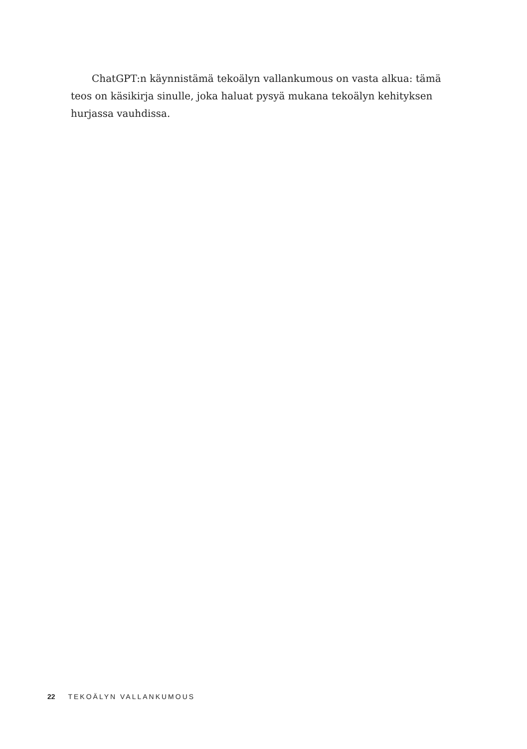ChatGPT:n käynnistämä tekoälyn vallankumous on vasta alkua: tämä teos on käsikirja sinulle, joka haluat pysyä mukana tekoälyn kehityksen hurjassa vauhdissa.
22 TEKOÄLYN VALLANKUMOUS